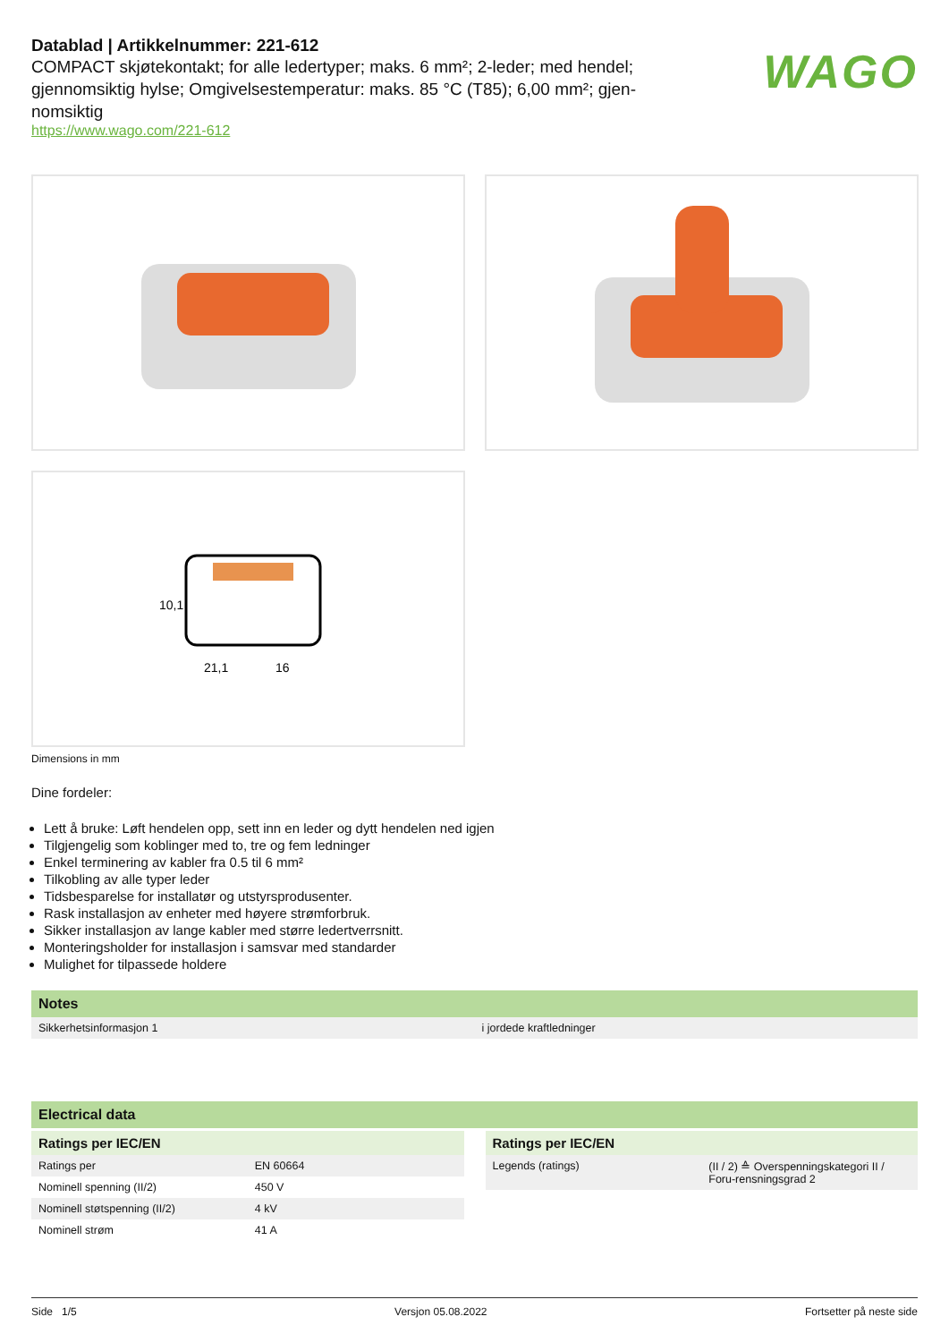Datablad | Artikkelnummer: 221-612
COMPACT skjøtekontakt; for alle ledertyper; maks. 6 mm²; 2-leder; med hendel; gjennomsiktig hylse; Omgivelsestemperatur: maks. 85 °C (T85); 6,00 mm²; gjen-nomsiktig
https://www.wago.com/221-612
WAGO
10,1
21,1
16
Dimensions in mm
Dine fordeler:
Lett å bruke: Løft hendelen opp, sett inn en leder og dytt hendelen ned igjen
Tilgjengelig som koblinger med to, tre og fem ledninger
Enkel terminering av kabler fra 0.5 til 6 mm²
Tilkobling av alle typer leder
Tidsbesparelse for installatør og utstyrsprodusenter.
Rask installasjon av enheter med høyere strømforbruk.
Sikker installasjon av lange kabler med større ledertverrsnitt.
Monteringsholder for installasjon i samsvar med standarder
Mulighet for tilpassede holdere
Notes
| Sikkerhetsinformasjon 1 | i jordede kraftledninger |
Electrical data
Ratings per IEC/EN
| Ratings per | EN 60664 |
| Nominell spenning (II/2) | 450 V |
| Nominell støtspenning (II/2) | 4 kV |
| Nominell strøm | 41 A |
Ratings per IEC/EN
| Legends (ratings) | (II / 2) ≙ Overspenningskategori II / Foru-rensningsgrad 2 |
Side 1/5 Versjon 05.08.2022 Fortsetter på neste side